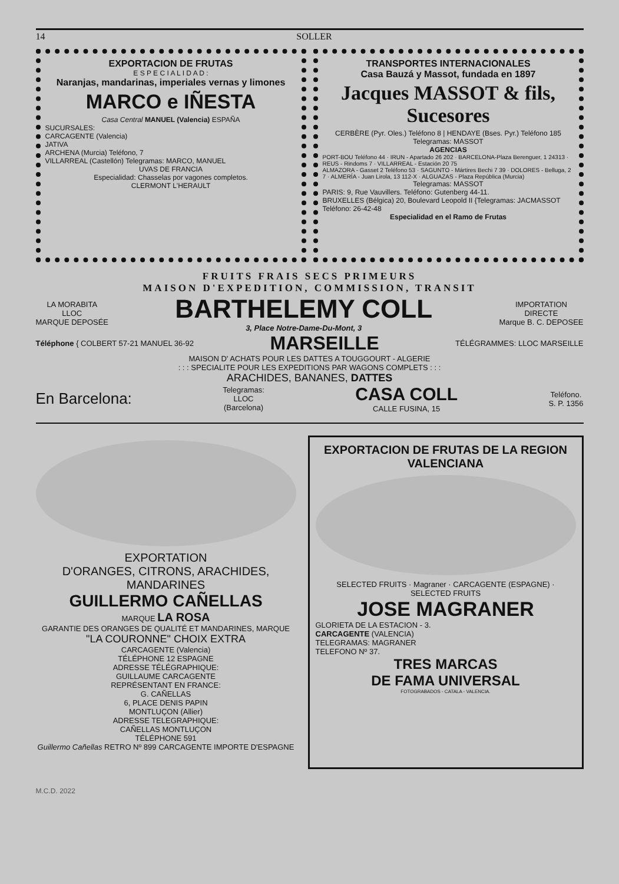14 SOLLER
EXPORTACION DE FRUTAS
E S P E C I A L I D A D :
Naranjas, mandarinas, imperiales vernas y limones
MARCO e IÑESTA
Casa Central MANUEL (Valencia) ESPAÑA
SUCURSALES:
CARCAGENTE (Valencia)
JATIVA
ARCHENA (Murcia) Teléfono, 7
VILLARREAL (Castellón) Telegramas: MARCO, MANUEL
UVAS DE FRANCIA
Especialidad: Chasselas por vagones completos.
CLERMONT L'HERAULT
TRANSPORTES INTERNACIONALES
Casa Bauzá y Massot, fundada en 1897
Jacques MASSOT & fils, Sucesores
CERBÈRE (Pyr. Oles.) Teléfono 8 | HENDAYE (Bses. Pyr.) Teléfono 185
Telegramas: MASSOT
AGENCIAS
PORT-BOU Teléfono 44 · IRUN - Apartado 26 202 · BARCELONA-Plaza Berenguer, 1 24313 · REUS - Rindoms 7 · VILLARREAL - Estación 20 75
ALMAZORA - Gasset 2 Teléfono 53 · SAGUNTO - Mártires Bechi 7 39 · DOLORES - Belluga, 2 7 · ALMERÍA - Juan Lirola, 13 112-X · ALGUAZAS - Plaza República (Murcia)
Telegramas: MASSOT
PARIS: 9, Rue Vauvillers. Teléfono: Gutenberg 44-11.
BRUXELLES (Bélgica) 20, Boulevard Leopold II {Telegramas: JACMASSOT Teléfono: 26-42-48
Especialidad en el Ramo de Frutas
FRUITS FRAIS SECS PRIMEURS
MAISON D'EXPEDITION, COMMISSION, TRANSIT
LA MORABITA
LLOC
MARQUE DEPOSÉE
BARTHELEMY COLL
3, Place Notre-Dame-Du-Mont, 3
IMPORTATION
DIRECTE
Marque B. C. DEPOSEE
Téléphone { COLBERT 57-21 MANUEL 36-92
MARSEILLE
TÉLÉGRAMMES: LLOC MARSEILLE
MAISON D' ACHATS POUR LES DATTES A TOUGGOURT - ALGERIE
: : : SPECIALITE POUR LES EXPEDITIONS PAR WAGONS COMPLETS : : :
ARACHIDES, BANANES, DATTES
En Barcelona:
Telegramas:
LLOC
(Barcelona)
CASA COLL
CALLE FUSINA, 15
Teléfono.
S. P. 1356
EXPORTATION
D'ORANGES, CITRONS, ARACHIDES, MANDARINES
GUILLERMO CAÑELLAS
MARQUE LA ROSA
GARANTIE DES ORANGES DE QUALITÉ ET MANDARINES, MARQUE
"LA COURONNE" CHOIX EXTRA
CARCAGENTE (Valencia)
TÉLÉPHONE 12 ESPAGNE
ADRESSE TÉLÉGRAPHIQUE:
GUILLAUME CARCAGENTE
REPRÉSENTANT EN FRANCE:
G. CAÑELLAS
6, PLACE DENIS PAPIN
MONTLUÇON (Allier)
ADRESSE TELEGRAPHIQUE:
CAÑELLAS MONTLUÇON
TÉLÉPHONE 591
Guillermo Cañellas RETRO Nº 899 CARCAGENTE IMPORTE D'ESPAGNE
EXPORTACION DE FRUTAS DE LA REGION VALENCIANA
SELECTED FRUITS · Magraner · CARCAGENTE (ESPAGNE) · SELECTED FRUITS
JOSE MAGRANER
GLORIETA DE LA ESTACION - 3.
CARCAGENTE (VALENCIA)
TELEGRAMAS: MAGRANER
TELEFONO Nº 37.
TRES MARCAS
DE FAMA UNIVERSAL
FOTOGRABADOS - CATALA - VALENCIA.
M.C.D. 2022